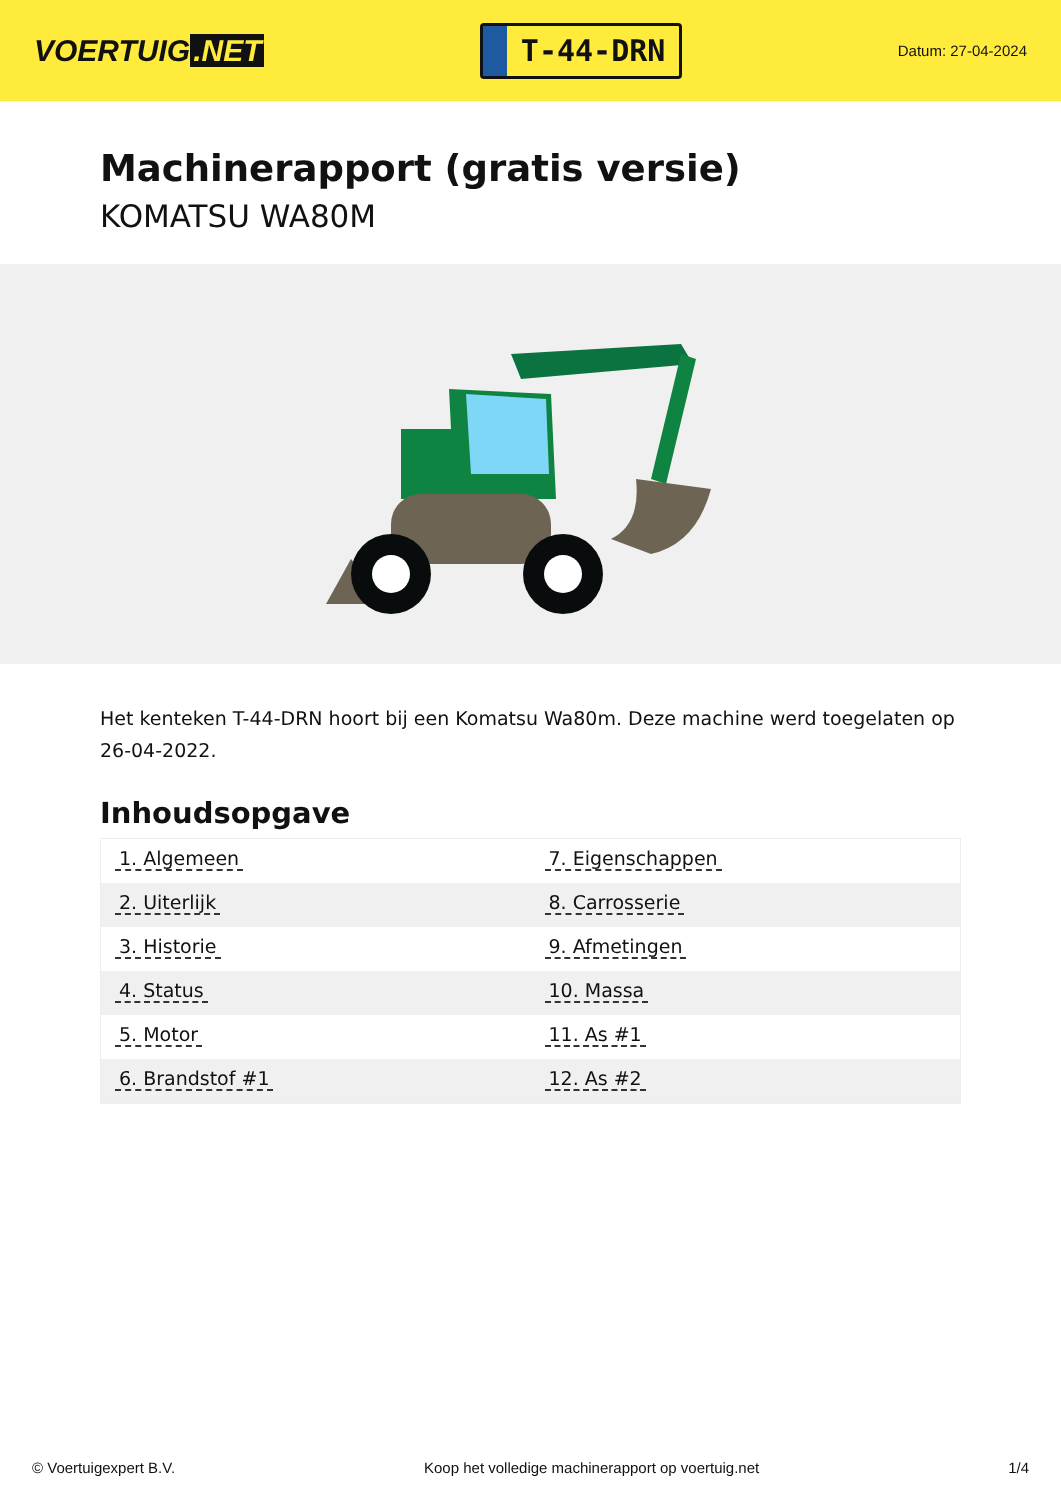VOERTUIG.NET
T-44-DRN
Datum: 27-04-2024
Machinerapport (gratis versie)
KOMATSU WA80M
Het kenteken T-44-DRN hoort bij een Komatsu Wa80m. Deze machine werd toegelaten op 26-04-2022.
Inhoudsopgave
| 1. Algemeen | 7. Eigenschappen |
| 2. Uiterlijk | 8. Carrosserie |
| 3. Historie | 9. Afmetingen |
| 4. Status | 10. Massa |
| 5. Motor | 11. As #1 |
| 6. Brandstof #1 | 12. As #2 |
© Voertuigexpert B.V. Koop het volledige machinerapport op voertuig.net 1/4